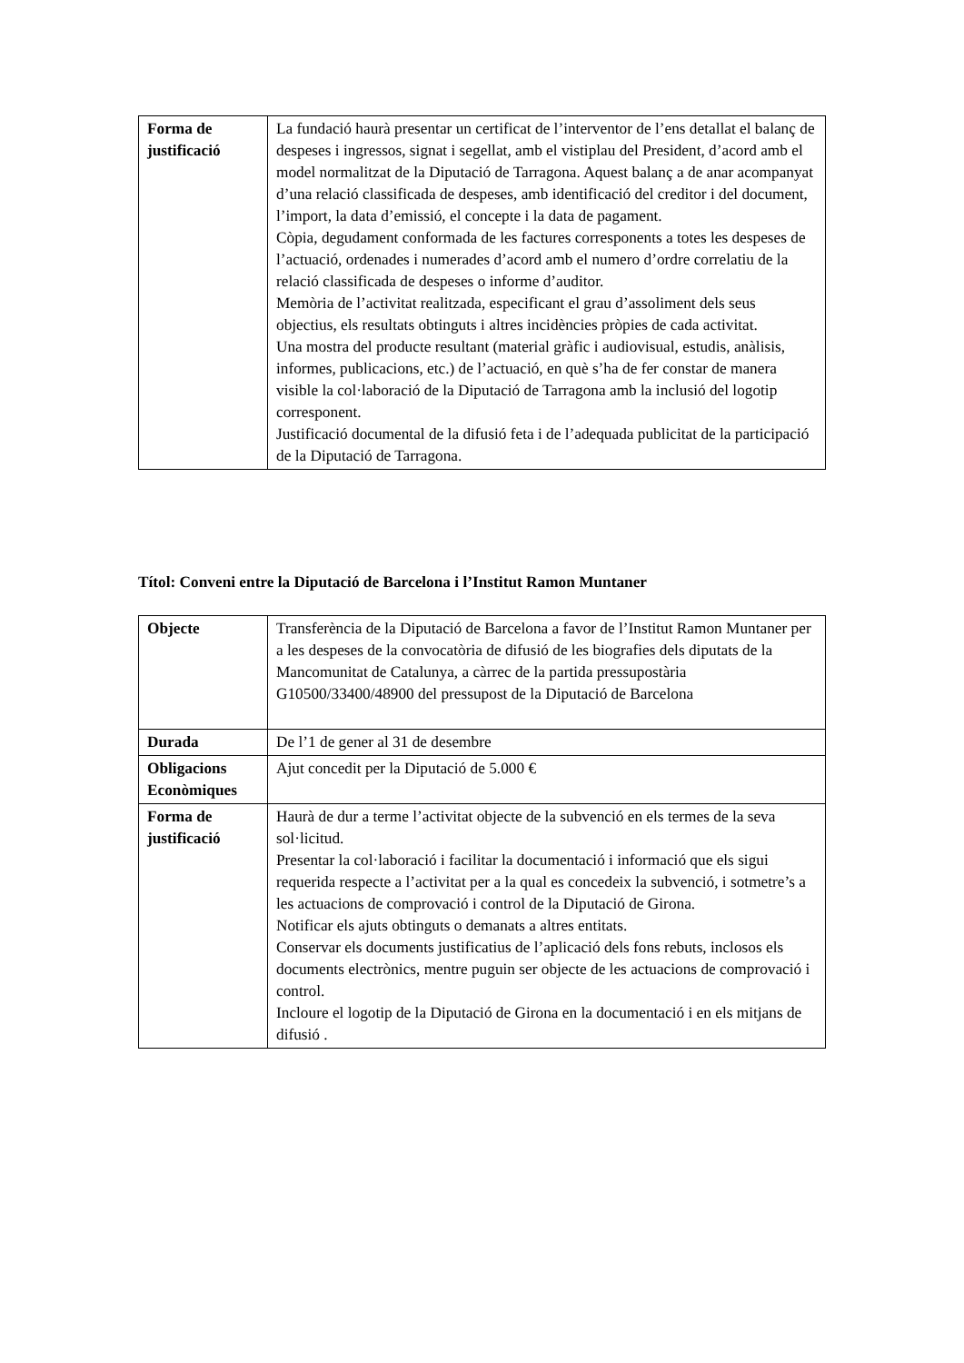| Forma de justificació | La fundació haurà presentar un certificat de l’interventor de l’ens detallat el balanç de despeses i ingressos, signat i segellat, amb el vistiplau del President, d’acord amb el model normalitzat de la Diputació de Tarragona. Aquest balanç a de anar acompanyat d’una relació classificada de despeses, amb identificació del creditor i del document, l’import, la data d’emissió, el concepte i la data de pagament. Còpia, degudament conformada de les factures corresponents a totes les despeses de l’actuació, ordenades i numerades d’acord amb el numero d’ordre correlatiu de la relació classificada de despeses o informe d’auditor. Memòria de l’activitat realitzada, especificant el grau d’assoliment dels seus objectius, els resultats obtinguts i altres incidències pròpies de cada activitat. Una mostra del producte resultant (material gràfic i audiovisual, estudis, anàlisis, informes, publicacions, etc.) de l’actuació, en què s’ha de fer constar de manera visible la col·laboració de la Diputació de Tarragona amb la inclusió del logotip corresponent. Justificació documental de la difusió feta i de l’adequada publicitat de la participació de la Diputació de Tarragona. |
Títol: Conveni entre la Diputació de Barcelona i l’Institut Ramon Muntaner
| Objecte | Transferència de la Diputació de Barcelona a favor de l’Institut Ramon Muntaner per a les despeses de la convocatòria de difusió de les biografies dels diputats de la Mancomunitat de Catalunya, a càrrec de la partida pressupostària G10500/33400/48900 del pressupost de la Diputació de Barcelona |
| Durada | De l’1 de gener al 31 de desembre |
| Obligacions Econòmiques | Ajut concedit per la Diputació de 5.000 € |
| Forma de justificació | Haurà de dur a terme l’activitat objecte de la subvenció en els termes de la seva sol·licitud. Presentar la col·laboració i facilitar la documentació i informació que els sigui requerida respecte a l’activitat per a la qual es concedeix la subvenció, i sotmetre’s a les actuacions de comprovació i control de la Diputació de Girona. Notificar els ajuts obtinguts o demanats a altres entitats. Conservar els documents justificatius de l’aplicació dels fons rebuts, inclosos els documents electrònics, mentre puguin ser objecte de les actuacions de comprovació i control. Incloure el logotip de la Diputació de Girona en la documentació i en els mitjans de difusió . |